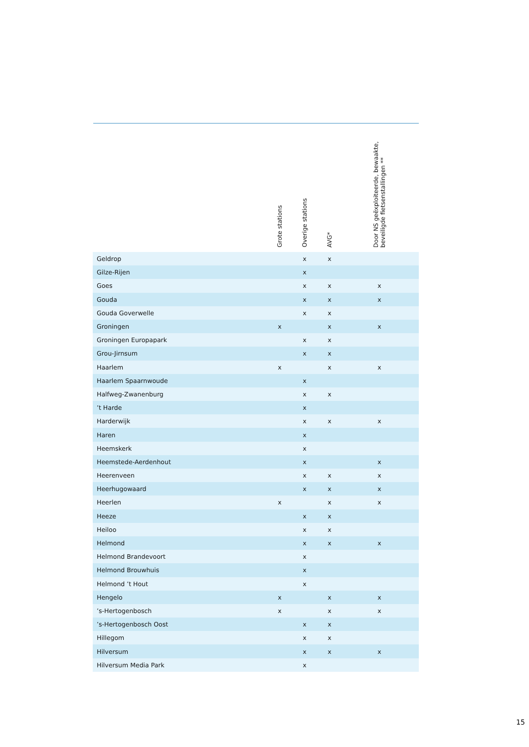| | Grote stations | Overige stations | AVG* | | Door NS geëxploiteerde, bewaakte, beveiligde fietsenstallingen ** | |
| --- | --- | --- | --- | --- | --- | --- |
| Geldrop | | x | x | | | |
| Gilze-Rijen | | x | | | | |
| Goes | | x | x | | x | |
| Gouda | | x | x | | x | |
| Gouda Goverwelle | | x | x | | | |
| Groningen | x | | x | | x | |
| Groningen Europapark | | x | x | | | |
| Grou-Jirnsum | | x | x | | | |
| Haarlem | x | | x | | x | |
| Haarlem Spaarnwoude | | x | | | | |
| Halfweg-Zwanenburg | | x | x | | | |
| ’t Harde | | x | | | | |
| Harderwijk | | x | x | | x | |
| Haren | | x | | | | |
| Heemskerk | | x | | | | |
| Heemstede-Aerdenhout | | x | | | x | |
| Heerenveen | | x | x | | x | |
| Heerhugowaard | | x | x | | x | |
| Heerlen | x | | x | | x | |
| Heeze | | x | x | | | |
| Heiloo | | x | x | | | |
| Helmond | | x | x | | x | |
| Helmond Brandevoort | | x | | | | |
| Helmond Brouwhuis | | x | | | | |
| Helmond ’t Hout | | x | | | | |
| Hengelo | x | | x | | x | |
| ’s-Hertogenbosch | x | | x | | x | |
| ’s-Hertogenbosch Oost | | x | x | | | |
| Hillegom | | x | x | | | |
| Hilversum | | x | x | | x | |
| Hilversum Media Park | | x | | | | |
15